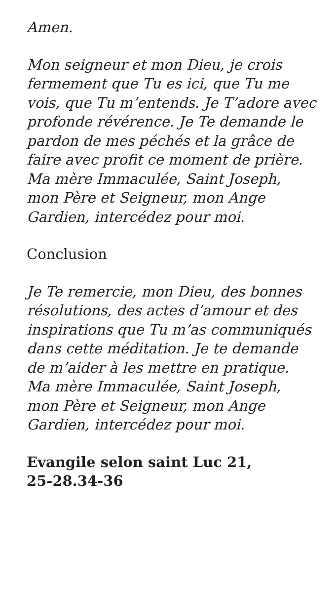Amen.
Mon seigneur et mon Dieu, je crois fermement que Tu es ici, que Tu me vois, que Tu m’entends. Je T’adore avec profonde révérence. Je Te demande le pardon de mes péchés et la grâce de faire avec profit ce moment de prière. Ma mère Immaculée, Saint Joseph, mon Père et Seigneur, mon Ange Gardien, intercédez pour moi.
Conclusion
Je Te remercie, mon Dieu, des bonnes résolutions, des actes d’amour et des inspirations que Tu m’as communiqués dans cette méditation. Je te demande de m’aider à les mettre en pratique. Ma mère Immaculée, Saint Joseph, mon Père et Seigneur, mon Ange Gardien, intercédez pour moi.
Evangile selon saint Luc 21,
25-28.34-36